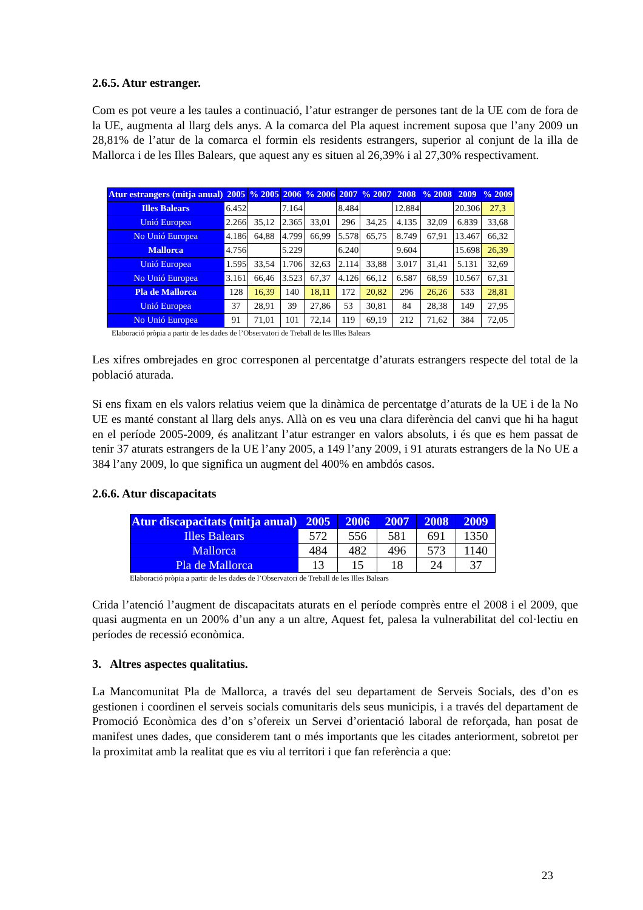2.6.5. Atur estranger.
Com es pot veure a les taules a continuació, l’atur estranger de persones tant de la UE com de fora de la UE, augmenta al llarg dels anys. A la comarca del Pla aquest increment suposa que l’any 2009 un 28,81% de l’atur de la comarca el formin els residents estrangers, superior al conjunt de la illa de Mallorca i de les Illes Balears, que aquest any es situen al 26,39% i al 27,30% respectivament.
| Atur estrangers (mitja anual) | 2005 | % 2005 | 2006 | % 2006 | 2007 | % 2007 | 2008 | % 2008 | 2009 | % 2009 |
| --- | --- | --- | --- | --- | --- | --- | --- | --- | --- | --- |
| Illes Balears | 6.452 | | 7.164 | | 8.484 | | 12.884 | | 20.306 | 27,3 |
| Unió Europea | 2.266 | 35,12 | 2.365 | 33,01 | 296 | 34,25 | 4.135 | 32,09 | 6.839 | 33,68 |
| No Unió Europea | 4.186 | 64,88 | 4.799 | 66,99 | 5.578 | 65,75 | 8.749 | 67,91 | 13.467 | 66,32 |
| Mallorca | 4.756 | | 5.229 | | 6.240 | | 9.604 | | 15.698 | 26,39 |
| Unió Europea | 1.595 | 33,54 | 1.706 | 32,63 | 2.114 | 33,88 | 3.017 | 31,41 | 5.131 | 32,69 |
| No Unió Europea | 3.161 | 66,46 | 3.523 | 67,37 | 4.126 | 66,12 | 6.587 | 68,59 | 10.567 | 67,31 |
| Pla de Mallorca | 128 | 16,39 | 140 | 18,11 | 172 | 20,82 | 296 | 26,26 | 533 | 28,81 |
| Unió Europea | 37 | 28,91 | 39 | 27,86 | 53 | 30,81 | 84 | 28,38 | 149 | 27,95 |
| No Unió Europea | 91 | 71,01 | 101 | 72,14 | 119 | 69,19 | 212 | 71,62 | 384 | 72,05 |
Elaboració pròpia a partir de les dades de l’Observatori de Treball de les Illes Balears
Les xifres ombrejades en groc corresponen al percentatge d’aturats estrangers respecte del total de la població aturada.
Si ens fixam en els valors relatius veiem que la dinàmica de percentatge d’aturats de la UE i de la No UE es manté constant al llarg dels anys. Allà on es veu una clara diferència del canvi que hi ha hagut en el període 2005-2009, és analitzant l’atur estranger en valors absoluts, i és que es hem passat de tenir 37 aturats estrangers de la UE l’any 2005, a 149 l’any 2009, i 91 aturats estrangers de la No UE a 384 l’any 2009, lo que significa un augment del 400% en ambdós casos.
2.6.6. Atur discapacitats
| Atur discapacitats (mitja anual) | 2005 | 2006 | 2007 | 2008 | 2009 |
| --- | --- | --- | --- | --- | --- |
| Illes Balears | 572 | 556 | 581 | 691 | 1350 |
| Mallorca | 484 | 482 | 496 | 573 | 1140 |
| Pla de Mallorca | 13 | 15 | 18 | 24 | 37 |
Elaboració pròpia a partir de les dades de l’Observatori de Treball de les Illes Balears
Crida l’atenció l’augment de discapacitats aturats en el període comprès entre el 2008 i el 2009, que quasi augmenta en un 200% d’un any a un altre, Aquest fet, palesa la vulnerabilitat del col·lectiu en períodes de recessió econòmica.
3. Altres aspectes qualitatius.
La Mancomunitat Pla de Mallorca, a través del seu departament de Serveis Socials, des d’on es gestionen i coordinen el serveis socials comunitaris dels seus municipis, i a través del departament de Promoció Econòmica des d’on s’ofereix un Servei d’orientació laboral de reforçada, han posat de manifest unes dades, que considerem tant o més importants que les citades anteriorment, sobretot per la proximitat amb la realitat que es viu al territori i que fan referència a que:
23